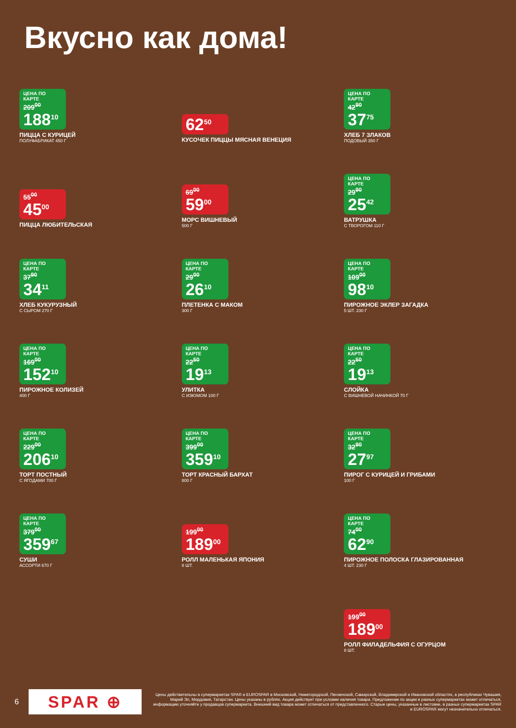Вкусно как дома!
ЦЕНА ПО КАРТЕ
209<sup>00</sup>
188<sup>10</sup>
ПИЦЦА С КУРИЦЕЙ
ПОЛУФАБРИКАТ 450 Г
62<sup>50</sup>
КУСОЧЕК ПИЦЦЫ МЯСНАЯ ВЕНЕЦИЯ
ЦЕНА ПО КАРТЕ
42<sup>90</sup>
37<sup>75</sup>
ХЛЕБ 7 ЗЛАКОВ
ПОДОВЫЙ 350 Г
55<sup>00</sup>
45<sup>00</sup>
ПИЦЦА ЛЮБИТЕЛЬСКАЯ
69<sup>00</sup>
59<sup>00</sup>
МОРС ВИШНЕВЫЙ
500 Г
ЦЕНА ПО КАРТЕ
29<sup>90</sup>
25<sup>42</sup>
ВАТРУШКА
С ТВОРОГОМ 110 Г
ЦЕНА ПО КАРТЕ
37<sup>90</sup>
34<sup>11</sup>
ХЛЕБ КУКУРУЗНЫЙ
С СЫРОМ 270 Г
ЦЕНА ПО КАРТЕ
29<sup>00</sup>
26<sup>10</sup>
ПЛЕТЕНКА С МАКОМ
300 Г
ЦЕНА ПО КАРТЕ
109<sup>00</sup>
98<sup>10</sup>
ПИРОЖНОЕ ЭКЛЕР ЗАГАДКА
5 ШТ. 230 Г
ЦЕНА ПО КАРТЕ
169<sup>00</sup>
152<sup>10</sup>
ПИРОЖНОЕ КОЛИЗЕЙ
400 Г
ЦЕНА ПО КАРТЕ
22<sup>50</sup>
19<sup>13</sup>
УЛИТКА
С ИЗЮМОМ 100 Г
ЦЕНА ПО КАРТЕ
22<sup>50</sup>
19<sup>13</sup>
СЛОЙКА
С ВИШНЕВОЙ НАЧИНКОЙ 70 Г
ЦЕНА ПО КАРТЕ
229<sup>00</sup>
206<sup>10</sup>
ТОРТ ПОСТНЫЙ
С ЯГОДАМИ 700 Г
ЦЕНА ПО КАРТЕ
399<sup>00</sup>
359<sup>10</sup>
ТОРТ КРАСНЫЙ БАРХАТ
800 Г
ЦЕНА ПО КАРТЕ
32<sup>90</sup>
27<sup>97</sup>
ПИРОГ С КУРИЦЕЙ И ГРИБАМИ
100 Г
ЦЕНА ПО КАРТЕ
379<sup>00</sup>
359<sup>67</sup>
СУШИ
АССОРТИ 670 Г
199<sup>00</sup>
189<sup>00</sup>
РОЛЛ МАЛЕНЬКАЯ ЯПОНИЯ
8 ШТ.
ЦЕНА ПО КАРТЕ
74<sup>00</sup>
62<sup>90</sup>
ПИРОЖНОЕ ПОЛОСКА ГЛАЗИРОВАННАЯ
4 ШТ. 230 Г
199<sup>00</sup>
189<sup>00</sup>
РОЛЛ ФИЛАДЕЛЬФИЯ С ОГУРЦОМ
8 ШТ.
6 SPAR ⊕
Цены действительны в супермаркетах SPAR и EUROSPAR в Московской, Нижегородской, Пензенской, Самарской, Владимирской и Ивановской областях, в республиках Чувашия, Марий Эл, Мордовия, Татарстан. Цены указаны в рублях. Акция действует при условии наличия товара. Предложение по акции в разных супермаркетах может отличаться, информацию уточняйте у продавцов супермаркета. Внешний вид товара может отличаться от представленного. Старые цены, указанные в листовке, в разных супермаркетах SPAR и EUROSPAR могут незначительно отличаться.